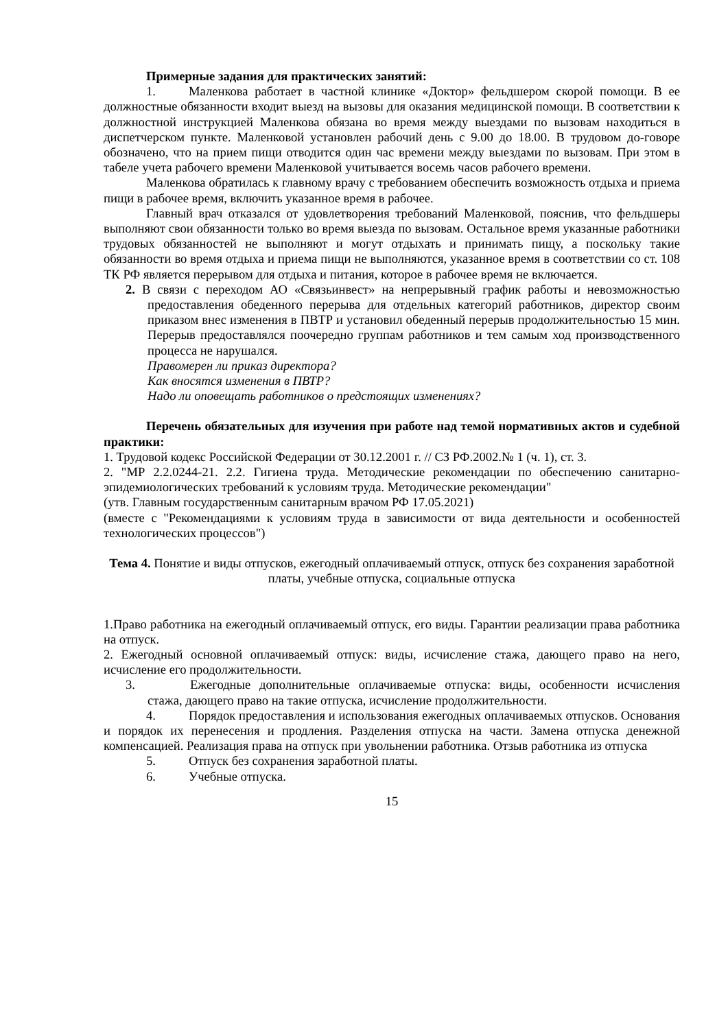Примерные задания для практических занятий:
1. Маленкова работает в частной клинике «Доктор» фельдшером скорой помощи. В ее должностные обязанности входит выезд на вызовы для оказания медицинской помощи. В соответствии к должностной инструкцией Маленкова обязана во время между выездами по вызовам находиться в диспетчерском пункте. Маленковой установлен рабочий день с 9.00 до 18.00. В трудовом до-говоре обозначено, что на прием пищи отводится один час времени между выездами по вызовам. При этом в табеле учета рабочего времени Маленковой учитывается восемь часов рабочего времени.
Маленкова обратилась к главному врачу с требованием обеспечить возможность отдыха и приема пищи в рабочее время, включить указанное время в рабочее.
Главный врач отказался от удовлетворения требований Маленковой, пояснив, что фельдшеры выполняют свои обязанности только во время выезда по вызовам. Остальное время указанные работники трудовых обязанностей не выполняют и могут отдыхать и принимать пищу, а поскольку такие обязанности во время отдыха и приема пищи не выполняются, указанное время в соответствии со ст. 108 ТК РФ является перерывом для отдыха и питания, которое в рабочее время не включается.
2. В связи с переходом АО «Связьинвест» на непрерывный график работы и невозможностью предоставления обеденного перерыва для отдельных категорий работников, директор своим приказом внес изменения в ПВТР и установил обеденный перерыв продолжительностью 15 мин. Перерыв предоставлялся поочередно группам работников и тем самым ход производственного процесса не нарушался.
Правомерен ли приказ директора?
Как вносятся изменения в ПВТР?
Надо ли оповещать работников о предстоящих изменениях?
Перечень обязательных для изучения при работе над темой нормативных актов и судебной практики:
1. Трудовой кодекс Российской Федерации от 30.12.2001 г. // СЗ РФ.2002.№ 1 (ч. 1), ст. 3.
2. "МР 2.2.0244-21. 2.2. Гигиена труда. Методические рекомендации по обеспечению санитарно-эпидемиологических требований к условиям труда. Методические рекомендации"
(утв. Главным государственным санитарным врачом РФ 17.05.2021)
(вместе с "Рекомендациями к условиям труда в зависимости от вида деятельности и особенностей технологических процессов")
Тема 4. Понятие и виды отпусков, ежегодный оплачиваемый отпуск, отпуск без сохранения заработной платы, учебные отпуска, социальные отпуска
1.Право работника на ежегодный оплачиваемый отпуск, его виды. Гарантии реализации права работника на отпуск.
2. Ежегодный основной оплачиваемый отпуск: виды, исчисление стажа, дающего право на него, исчисление его продолжительности.
3. Ежегодные дополнительные оплачиваемые отпуска: виды, особенности исчисления стажа, дающего право на такие отпуска, исчисление продолжительности.
4. Порядок предоставления и использования ежегодных оплачиваемых отпусков. Основания и порядок их перенесения и продления. Разделения отпуска на части. Замена отпуска денежной компенсацией. Реализация права на отпуск при увольнении работника. Отзыв работника из отпуска
5. Отпуск без сохранения заработной платы.
6. Учебные отпуска.
15